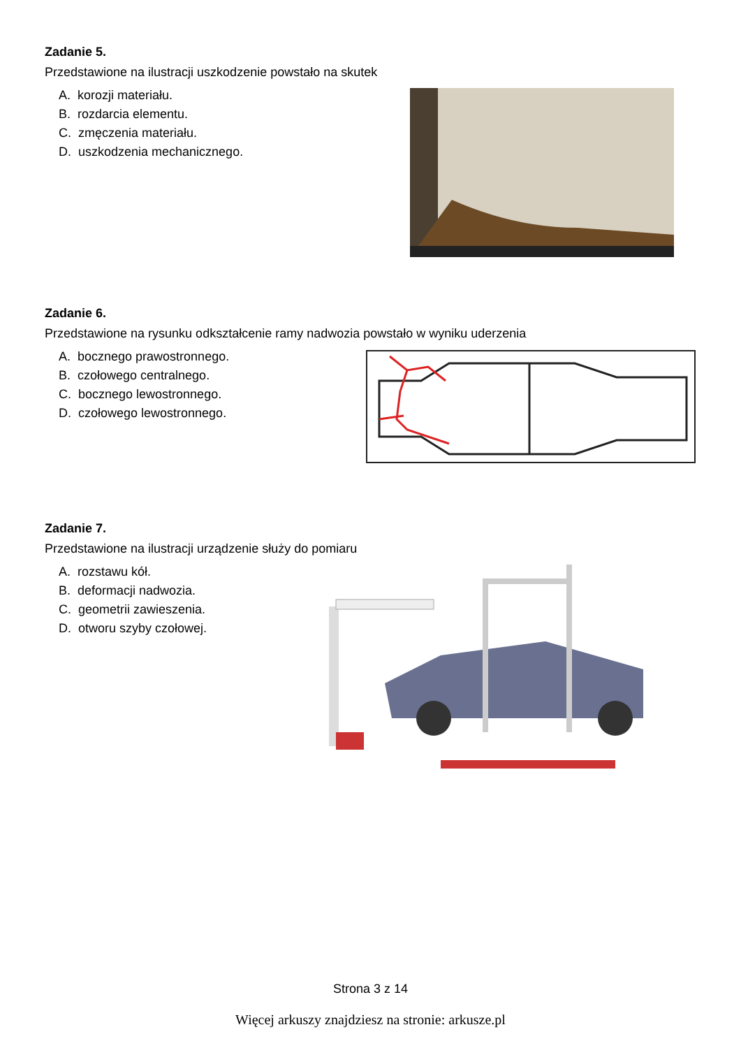Zadanie 5.
Przedstawione na ilustracji uszkodzenie powstało na skutek
A. korozji materiału.
B. rozdarcia elementu.
C. zmęczenia materiału.
D. uszkodzenia mechanicznego.
Zadanie 6.
Przedstawione na rysunku odkształcenie ramy nadwozia powstało w wyniku uderzenia
A. bocznego prawostronnego.
B. czołowego centralnego.
C. bocznego lewostronnego.
D. czołowego lewostronnego.
Zadanie 7.
Przedstawione na ilustracji urządzenie służy do pomiaru
A. rozstawu kół.
B. deformacji nadwozia.
C. geometrii zawieszenia.
D. otworu szyby czołowej.
Strona 3 z 14
Więcej arkuszy znajdziesz na stronie: arkusze.pl